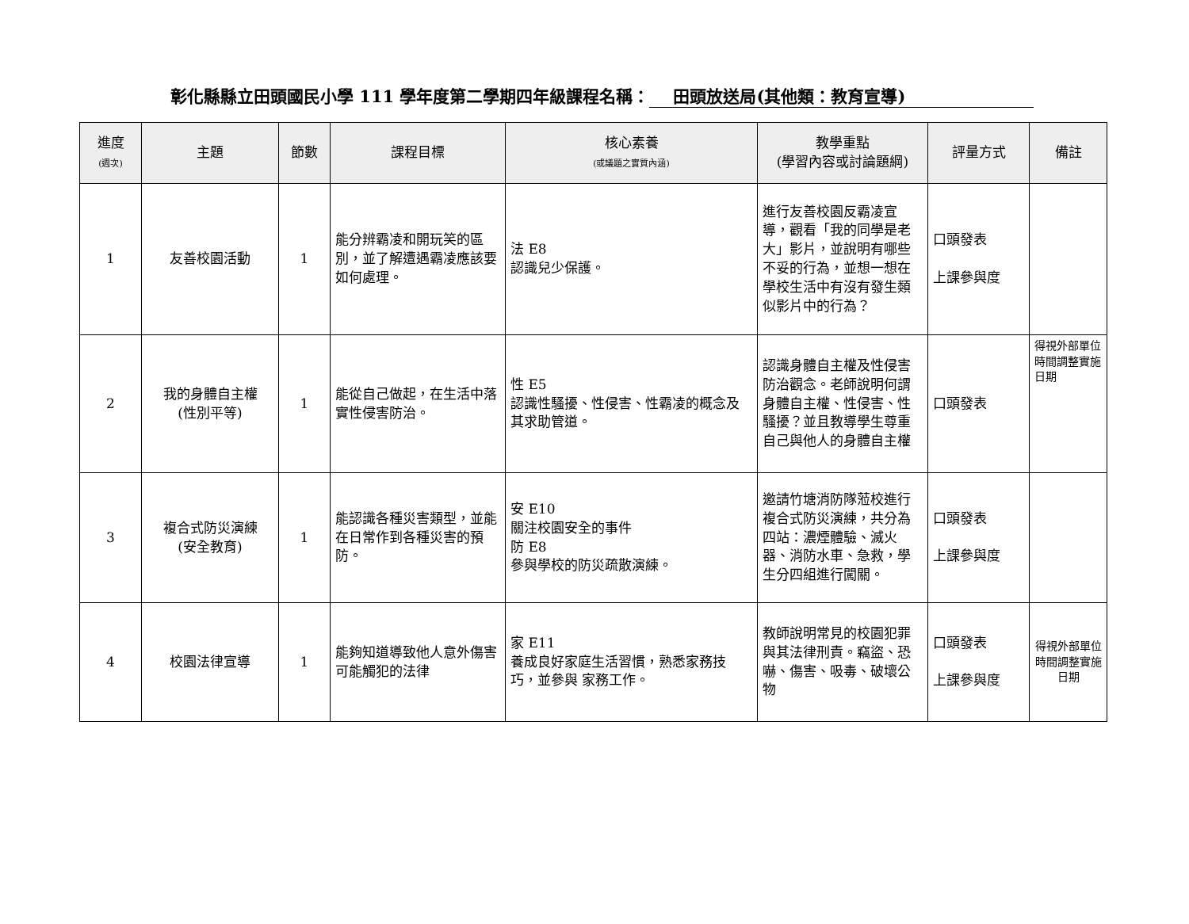彰化縣縣立田頭國民小學 111 學年度第二學期四年級課程名稱： 田頭放送局(其他類：教育宣導)
| 進度 (週次) | 主題 | 節數 | 課程目標 | 核心素養 (或議題之實質內涵) | 教學重點 (學習內容或討論題綱) | 評量方式 | 備註 |
| --- | --- | --- | --- | --- | --- | --- | --- |
| 1 | 友善校園活動 | 1 | 能分辨霸凌和開玩笑的區別，並了解遭遇霸凌應該要如何處理。 | 法 E8 認識兒少保護。 | 進行友善校園反霸凌宣導，觀看「我的同學是老大」影片，並說明有哪些不妥的行為，並想一想在學校生活中有沒有發生類似影片中的行為？ | 口頭發表 上課參與度 | |
| 2 | 我的身體自主權 (性別平等) | 1 | 能從自己做起，在生活中落實性侵害防治。 | 性 E5 認識性騷擾、性侵害、性霸凌的概念及 其求助管道。 | 認識身體自主權及性侵害防治觀念。老師說明何謂身體自主權、性侵害、性騷擾？並且教導學生尊重自己與他人的身體自主權 | 口頭發表 | 得視外部單位時間調整實施日期 |
| 3 | 複合式防災演練 (安全教育) | 1 | 能認識各種災害類型，並能在日常作到各種災害的預防。 | 安 E10 關注校園安全的事件 防 E8 參與學校的防災疏散演練。 | 邀請竹塘消防隊蒞校進行複合式防災演練，共分為四站：濃煙體驗、滅火器、消防水車、急救，學生分四組進行闖關。 | 口頭發表 上課參與度 | |
| 4 | 校園法律宣導 | 1 | 能夠知道導致他人意外傷害可能觸犯的法律 | 家 E11 養成良好家庭生活習慣，熟悉家務技巧，並參與 家務工作。 | 教師說明常見的校園犯罪與其法律刑責。竊盜、恐嚇、傷害、吸毒、破壞公物 | 口頭發表 上課參與度 | 得視外部單位時間調整實施日期 |